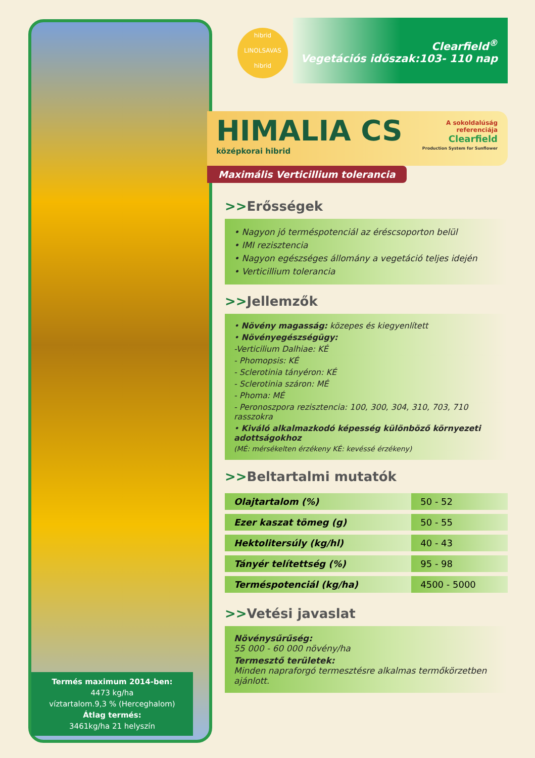hibrid
LINOLSAVAS
hibrid
Clearfield<sup>®</sup>
Vegetációs időszak:103- 110 nap
HIMALIA CS
középkorai hibrid
A sokoldalúság
referenciája
Clearfield
Production System for Sunflower
Maximális Verticillium tolerancia
>>Erősségek
• Nagyon jó termés­potenciál az éréscsoporton belül
• IMI rezisztencia
• Nagyon egészséges állomány a vegetáció teljes idején
• Verticillium tolerancia
>>Jellemzők
• Növény magasság: közepes és kiegyenlített
• Növényegészségügy:
-Verticilium Dalhiae: KÉ
- Phomopsis: KÉ
- Sclerotinia tányéron: KÉ
- Sclerotinia száron: MÉ
- Phoma: MÉ
- Peronoszpora rezisztencia: 100, 300, 304, 310, 703, 710 rasszokra
• Kiváló alkalmazkodó képesség különböző környezeti adottságokhoz
(MÉ: mérsékelten érzékeny KÉ: kevéssé érzékeny)
>>Beltartalmi mutatók
| Olajtartalom (%) | 50 - 52 |
| Ezer kaszat tömeg (g) | 50 - 55 |
| Hektolitersúly (kg/hl) | 40 - 43 |
| Tányér telítettség (%) | 95 - 98 |
| Termés­potenciál (kg/ha) | 4500 - 5000 |
>>Vetési javaslat
Növénysűrűség:
55 000 - 60 000 növény/ha
Termesztő területek:
Minden napraforgó termesztésre alkalmas termőkörzetben ajánlott.
Termés maximum 2014-ben:
4473 kg/ha
víztartalom.9,3 % (Herceghalom)
Átlag termés:
3461kg/ha 21 helyszín